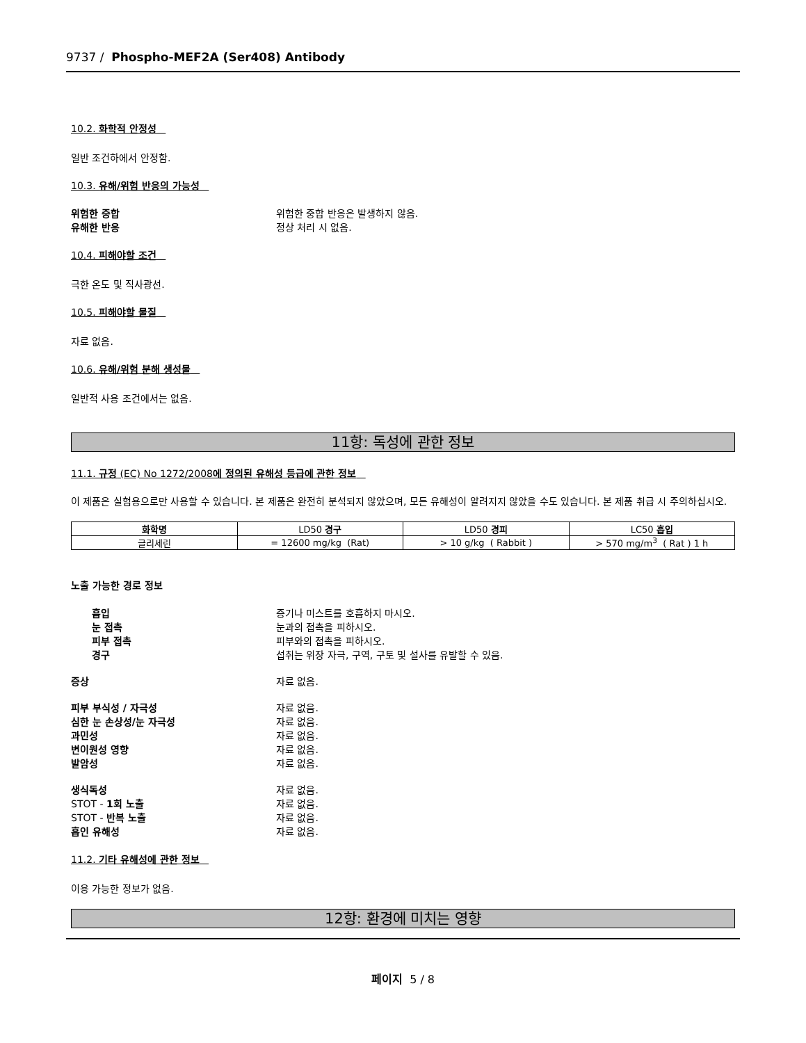9737 / Phospho-MEF2A (Ser408) Antibody
10.2. 화학적 안정성
일반 조건하에서 안정함.
10.3. 유해/위험 반응의 가능성
위험한 중합 위험한 중합 반응은 발생하지 않음.
유해한 반응 정상 처리 시 없음.
10.4. 피해야할 조건
극한 온도 및 직사광선.
10.5. 피해야할 물질
자료 없음.
10.6. 유해/위험 분해 생성물
일반적 사용 조건에서는 없음.
11항: 독성에 관한 정보
11.1. 규정 (EC) No 1272/2008에 정의된 유해성 등급에 관한 정보
이 제품은 실험용으로만 사용할 수 있습니다. 본 제품은 완전히 분석되지 않았으며, 모든 유해성이 알려지지 않았을 수도 있습니다. 본 제품 취급 시 주의하십시오.
| 화학명 | LD50 경구 | LD50 경피 | LC50 흡입 |
| --- | --- | --- | --- |
| 글리세린 | = 12600 mg/kg (Rat) | > 10 g/kg ( Rabbit ) | > 570 mg/m<sup>3</sup> ( Rat ) 1 h |
노출 가능한 경로 정보
흡입 증기나 미스트를 호흡하지 마시오.
눈 접촉 눈과의 접촉을 피하시오.
피부 접촉 피부와의 접촉을 피하시오.
경구 섭취는 위장 자극, 구역, 구토 및 설사를 유발할 수 있음.
증상 자료 없음.
피부 부식성 / 자극성 자료 없음.
심한 눈 손상성/눈 자극성 자료 없음.
과민성 자료 없음.
변이원성 영향 자료 없음.
발암성 자료 없음.
생식독성 자료 없음.
STOT - 1회 노출 자료 없음.
STOT - 반복 노출 자료 없음.
흡인 유해성 자료 없음.
11.2. 기타 유해성에 관한 정보
이용 가능한 정보가 없음.
12항: 환경에 미치는 영향
페이지 5 / 8